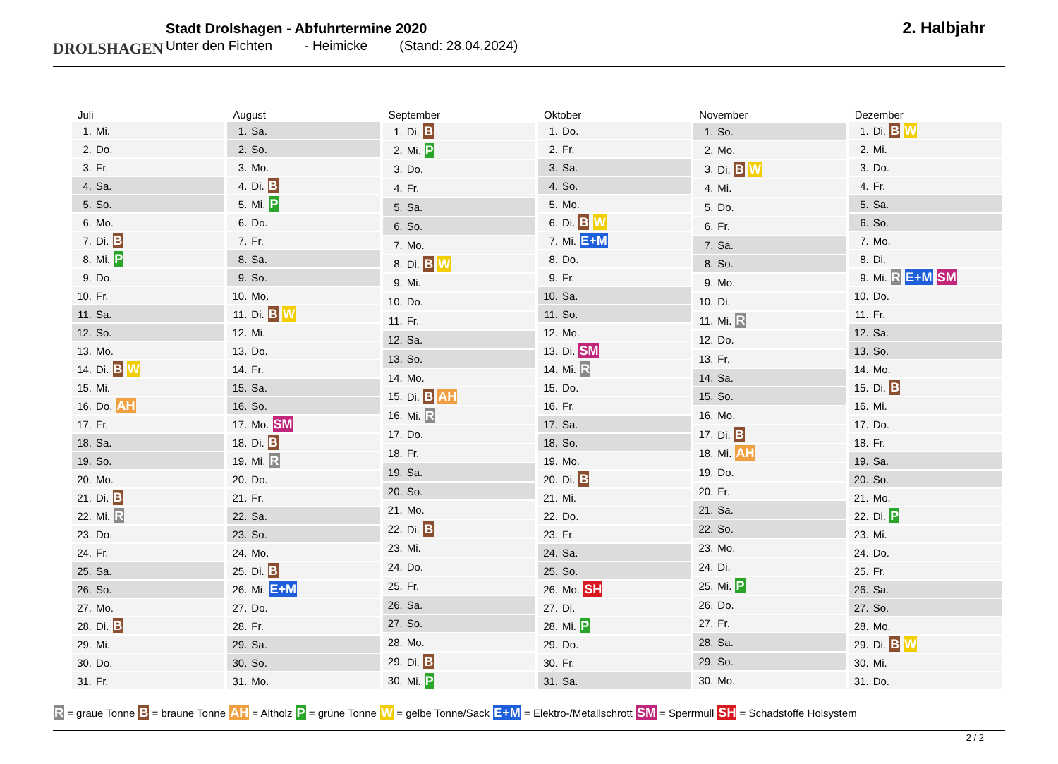DROLSHAGEN
Stadt Drolshagen - Abfuhrtermine 2020
Unter den Fichten - Heimicke (Stand: 28.04.2024)
2. Halbjahr
| Juli | |
| --- | --- |
| 1. | Mi. |
| 2. | Do. |
| 3. | Fr. |
| 4. | Sa. |
| 5. | So. |
| 6. | Mo. |
| 7. | Di. B |
| 8. | Mi. P |
| 9. | Do. |
| 10. | Fr. |
| 11. | Sa. |
| 12. | So. |
| 13. | Mo. |
| 14. | Di. B W |
| 15. | Mi. |
| 16. | Do. AH |
| 17. | Fr. |
| 18. | Sa. |
| 19. | So. |
| 20. | Mo. |
| 21. | Di. B |
| 22. | Mi. R |
| 23. | Do. |
| 24. | Fr. |
| 25. | Sa. |
| 26. | So. |
| 27. | Mo. |
| 28. | Di. B |
| 29. | Mi. |
| 30. | Do. |
| 31. | Fr. |
| August | |
| --- | --- |
| 1. | Sa. |
| 2. | So. |
| 3. | Mo. |
| 4. | Di. B |
| 5. | Mi. P |
| 6. | Do. |
| 7. | Fr. |
| 8. | Sa. |
| 9. | So. |
| 10. | Mo. |
| 11. | Di. B W |
| 12. | Mi. |
| 13. | Do. |
| 14. | Fr. |
| 15. | Sa. |
| 16. | So. |
| 17. | Mo. SM |
| 18. | Di. B |
| 19. | Mi. R |
| 20. | Do. |
| 21. | Fr. |
| 22. | Sa. |
| 23. | So. |
| 24. | Mo. |
| 25. | Di. B |
| 26. | Mi. E+M |
| 27. | Do. |
| 28. | Fr. |
| 29. | Sa. |
| 30. | So. |
| 31. | Mo. |
| September | |
| --- | --- |
| 1. | Di. B |
| 2. | Mi. P |
| 3. | Do. |
| 4. | Fr. |
| 5. | Sa. |
| 6. | So. |
| 7. | Mo. |
| 8. | Di. B W |
| 9. | Mi. |
| 10. | Do. |
| 11. | Fr. |
| 12. | Sa. |
| 13. | So. |
| 14. | Mo. |
| 15. | Di. B AH |
| 16. | Mi. R |
| 17. | Do. |
| 18. | Fr. |
| 19. | Sa. |
| 20. | So. |
| 21. | Mo. |
| 22. | Di. B |
| 23. | Mi. |
| 24. | Do. |
| 25. | Fr. |
| 26. | Sa. |
| 27. | So. |
| 28. | Mo. |
| 29. | Di. B |
| 30. | Mi. P |
| Oktober | |
| --- | --- |
| 1. | Do. |
| 2. | Fr. |
| 3. | Sa. |
| 4. | So. |
| 5. | Mo. |
| 6. | Di. B W |
| 7. | Mi. E+M |
| 8. | Do. |
| 9. | Fr. |
| 10. | Sa. |
| 11. | So. |
| 12. | Mo. |
| 13. | Di. SM |
| 14. | Mi. R |
| 15. | Do. |
| 16. | Fr. |
| 17. | Sa. |
| 18. | So. |
| 19. | Mo. |
| 20. | Di. B |
| 21. | Mi. |
| 22. | Do. |
| 23. | Fr. |
| 24. | Sa. |
| 25. | So. |
| 26. | Mo. SH |
| 27. | Di. |
| 28. | Mi. P |
| 29. | Do. |
| 30. | Fr. |
| 31. | Sa. |
| November | |
| --- | --- |
| 1. | So. |
| 2. | Mo. |
| 3. | Di. B W |
| 4. | Mi. |
| 5. | Do. |
| 6. | Fr. |
| 7. | Sa. |
| 8. | So. |
| 9. | Mo. |
| 10. | Di. |
| 11. | Mi. R |
| 12. | Do. |
| 13. | Fr. |
| 14. | Sa. |
| 15. | So. |
| 16. | Mo. |
| 17. | Di. B |
| 18. | Mi. AH |
| 19. | Do. |
| 20. | Fr. |
| 21. | Sa. |
| 22. | So. |
| 23. | Mo. |
| 24. | Di. |
| 25. | Mi. P |
| 26. | Do. |
| 27. | Fr. |
| 28. | Sa. |
| 29. | So. |
| 30. | Mo. |
| Dezember | |
| --- | --- |
| 1. | Di. B W |
| 2. | Mi. |
| 3. | Do. |
| 4. | Fr. |
| 5. | Sa. |
| 6. | So. |
| 7. | Mo. |
| 8. | Di. |
| 9. | Mi. R E+M SM |
| 10. | Do. |
| 11. | Fr. |
| 12. | Sa. |
| 13. | So. |
| 14. | Mo. |
| 15. | Di. B |
| 16. | Mi. |
| 17. | Do. |
| 18. | Fr. |
| 19. | Sa. |
| 20. | So. |
| 21. | Mo. |
| 22. | Di. P |
| 23. | Mi. |
| 24. | Do. |
| 25. | Fr. |
| 26. | Sa. |
| 27. | So. |
| 28. | Mo. |
| 29. | Di. B W |
| 30. | Mi. |
| 31. | Do. |
R = graue Tonne B = braune Tonne AH = Altholz P = grüne Tonne W = gelbe Tonne/Sack E+M = Elektro-/Metallschrott SM = Sperrmüll SH = Schadstoffe Holsystem
2 / 2